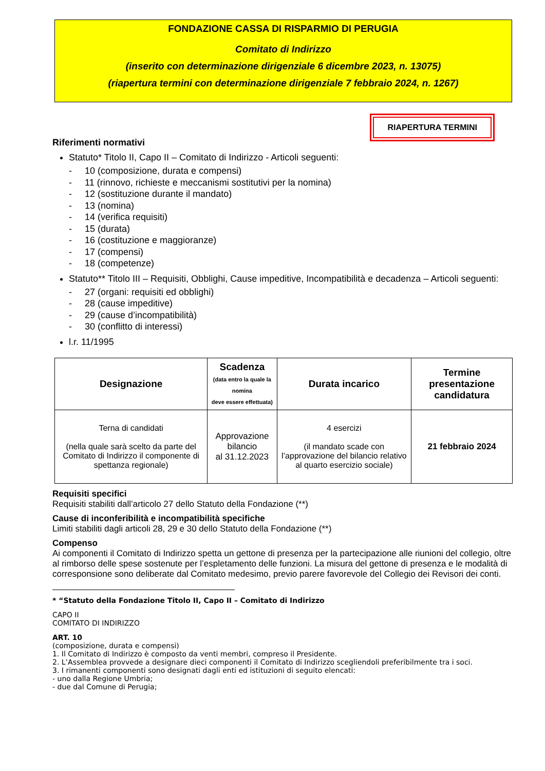FONDAZIONE CASSA DI RISPARMIO DI PERUGIA
Comitato di Indirizzo
(inserito con determinazione dirigenziale 6 dicembre 2023, n. 13075)
(riapertura termini con determinazione dirigenziale 7 febbraio 2024, n. 1267)
RIAPERTURA TERMINI
Riferimenti normativi
Statuto* Titolo II, Capo II – Comitato di Indirizzo - Articoli seguenti:
- 10 (composizione, durata e compensi)
- 11 (rinnovo, richieste e meccanismi sostitutivi per la nomina)
- 12 (sostituzione durante il mandato)
- 13 (nomina)
- 14 (verifica requisiti)
- 15 (durata)
- 16 (costituzione e maggioranze)
- 17 (compensi)
- 18 (competenze)
Statuto** Titolo III – Requisiti, Obblighi, Cause impeditive, Incompatibilità e decadenza – Articoli seguenti:
- 27 (organi: requisiti ed obblighi)
- 28 (cause impeditive)
- 29 (cause d’incompatibilità)
- 30 (conflitto di interessi)
l.r. 11/1995
| Designazione | Scadenza (data entro la quale la nomina deve essere effettuata) | Durata incarico | Termine presentazione candidatura |
| --- | --- | --- | --- |
| Terna di candidati (nella quale sarà scelto da parte del Comitato di Indirizzo il componente di spettanza regionale) | Approvazione bilancio al 31.12.2023 | 4 esercizi (il mandato scade con l’approvazione del bilancio relativo al quarto esercizio sociale) | 21 febbraio 2024 |
Requisiti specifici
Requisiti stabiliti dall’articolo 27 dello Statuto della Fondazione (**)
Cause di inconferibilità e incompatibilità specifiche
Limiti stabiliti dagli articoli 28, 29 e 30 dello Statuto della Fondazione (**)
Compenso
Ai componenti il Comitato di Indirizzo spetta un gettone di presenza per la partecipazione alle riunioni del collegio, oltre al rimborso delle spese sostenute per l’espletamento delle funzioni. La misura del gettone di presenza e le modalità di corresponsione sono deliberate dal Comitato medesimo, previo parere favorevole del Collegio dei Revisori dei conti.
* “Statuto della Fondazione Titolo II, Capo II – Comitato di Indirizzo
CAPO II
COMITATO DI INDIRIZZO
ART. 10
(composizione, durata e compensi)
1. Il Comitato di Indirizzo è composto da venti membri, compreso il Presidente.
2. L’Assemblea provvede a designare dieci componenti il Comitato di Indirizzo scegliendoli preferibilmente tra i soci.
3. I rimanenti componenti sono designati dagli enti ed istituzioni di seguito elencati:
- uno dalla Regione Umbria;
- due dal Comune di Perugia;